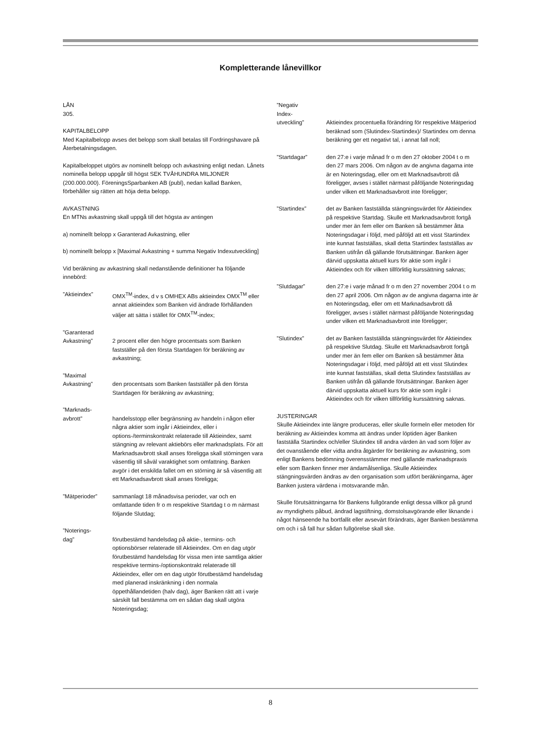Kompletterande lånevillkor
LÅN
305.
KAPITALBELOPP
Med Kapitalbelopp avses det belopp som skall betalas till Fordringshavare på Återbetalningsdagen.
Kapitalbeloppet utgörs av nominellt belopp och avkastning enligt nedan. Lånets nominella belopp uppgår till högst SEK TVÅHUNDRA MILJONER (200.000.000). FöreningsSparbanken AB (publ), nedan kallad Banken, förbehåller sig rätten att höja detta belopp.
AVKASTNING
En MTNs avkastning skall uppgå till det högsta av antingen
a) nominellt belopp x Garanterad Avkastning, eller
b) nominellt belopp x [Maximal Avkastning + summa Negativ Indexutveckling]
Vid beräkning av avkastning skall nedanstående definitioner ha följande innebörd:
”Aktieindex” OMX<sup>TM</sup>-index, d v s OMHEX ABs aktieindex OMX<sup>TM</sup> eller annat aktieindex som Banken vid ändrade förhållanden väljer att sätta i stället för OMX<sup>TM</sup>-index;
”Garanterad
Avkastning”
2 procent eller den högre procentsats som Banken fastställer på den första Startdagen för beräkning av avkastning;
”Maximal
Avkastning”
den procentsats som Banken fastställer på den första Startdagen för beräkning av avkastning;
”Marknads-
avbrott”
handelsstopp eller begränsning av handeln i någon eller några aktier som ingår i Aktieindex, eller i options-/terminskontrakt relaterade till Aktieindex, samt stängning av relevant aktiebörs eller marknadsplats. För att Marknadsavbrott skall anses föreligga skall störningen vara väsentlig till såväl varaktighet som omfattning. Banken avgör i det enskilda fallet om en störning är så väsentlig att ett Marknadsavbrott skall anses föreligga;
”Mätperioder” sammanlagt 18 månadsvisa perioder, var och en omfattande tiden fr o m respektive Startdag t o m närmast följande Slutdag;
”Noterings-
dag”
förutbestämd handelsdag på aktie-, termins- och optionsbörser relaterade till Aktieindex. Om en dag utgör förutbestämd handelsdag för vissa men inte samtliga aktier respektive termins-/optionskontrakt relaterade till Aktieindex, eller om en dag utgör förutbestämd handelsdag med planerad inskränkning i den normala öppethållandetiden (halv dag), äger Banken rätt att i varje särskilt fall bestämma om en sådan dag skall utgöra Noteringsdag;
”Negativ
Index-
utveckling”
Aktieindex procentuella förändring för respektive Mätperiod beräknad som (Slutindex-Startindex)/ Startindex om denna beräkning ger ett negativt tal, i annat fall noll;
”Startdagar” den 27:e i varje månad fr o m den 27 oktober 2004 t o m den 27 mars 2006. Om någon av de angivna dagarna inte är en Noteringsdag, eller om ett Marknadsavbrott då föreligger, avses i stället närmast påföljande Noteringsdag under vilken ett Marknadsavbrott inte föreligger;
”Startindex” det av Banken fastställda stängningsvärdet för Aktieindex på respektive Startdag. Skulle ett Marknadsavbrott fortgå under mer än fem eller om Banken så bestämmer åtta Noteringsdagar i följd, med påföljd att ett visst Startindex inte kunnat fastställas, skall detta Startindex fastställas av Banken utifrån då gällande förutsättningar. Banken äger därvid uppskatta aktuell kurs för aktie som ingår i Aktieindex och för vilken tillförlitlig kurssättning saknas;
”Slutdagar” den 27:e i varje månad fr o m den 27 november 2004 t o m den 27 april 2006. Om någon av de angivna dagarna inte är en Noteringsdag, eller om ett Marknadsavbrott då föreligger, avses i stället närmast påföljande Noteringsdag under vilken ett Marknadsavbrott inte föreligger;
”Slutindex” det av Banken fastställda stängningsvärdet för Aktieindex på respektive Slutdag. Skulle ett Marknadsavbrott fortgå under mer än fem eller om Banken så bestämmer åtta Noteringsdagar i följd, med påföljd att ett visst Slutindex inte kunnat fastställas, skall detta Slutindex fastställas av Banken utifrån då gällande förutsättningar. Banken äger därvid uppskatta aktuell kurs för aktie som ingår i Aktieindex och för vilken tillförlitlig kurssättning saknas.
JUSTERINGAR
Skulle Aktieindex inte längre produceras, eller skulle formeln eller metoden för beräkning av Aktieindex komma att ändras under löptiden äger Banken fastställa Startindex och/eller Slutindex till andra värden än vad som följer av det ovanstående eller vidta andra åtgärder för beräkning av avkastning, som enligt Bankens bedömning överensstämmer med gällande marknadspraxis eller som Banken finner mer ändamålsenliga. Skulle Aktieindex stängningsvärden ändras av den organisation som utfört beräkningarna, äger Banken justera värdena i motsvarande mån.
Skulle förutsättningarna för Bankens fullgörande enligt dessa villkor på grund av myndighets påbud, ändrad lagstiftning, domstolsavgörande eller liknande i något hänseende ha bortfallit eller avsevärt förändrats, äger Banken bestämma om och i så fall hur sådan fullgörelse skall ske.
8